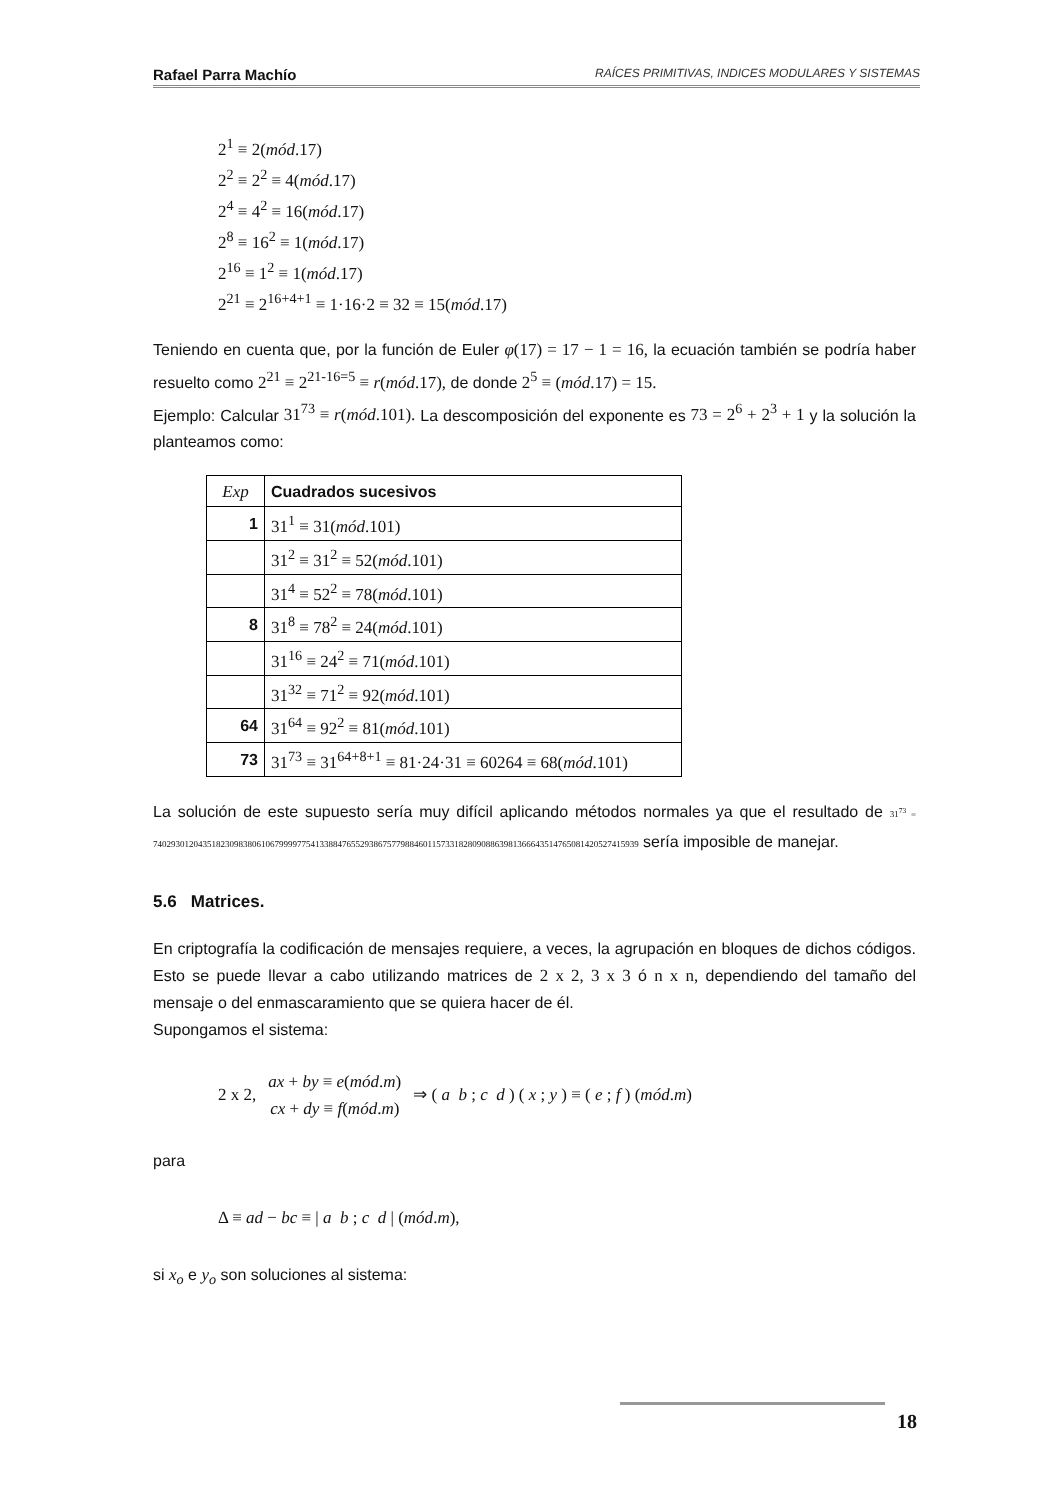Rafael Parra Machío RAÍCES PRIMITIVAS, INDICES MODULARES Y SISTEMAS
2<sup>1</sup> ≡ 2(mód.17)
2<sup>2</sup> ≡ 2<sup>2</sup> ≡ 4(mód.17)
2<sup>4</sup> ≡ 4<sup>2</sup> ≡ 16(mód.17)
2<sup>8</sup> ≡ 16<sup>2</sup> ≡ 1(mód.17)
2<sup>16</sup> ≡ 1<sup>2</sup> ≡ 1(mód.17)
2<sup>21</sup> ≡ 2<sup>16+4+1</sup> ≡ 1·16·2 ≡ 32 ≡ 15(mód.17)
Teniendo en cuenta que, por la función de Euler φ(17) = 17 − 1 = 16, la ecuación también se podría haber resuelto como 2<sup>21</sup> ≡ 2<sup>21-16=5</sup> ≡ r(mód.17), de donde 2<sup>5</sup> ≡ (mód.17) = 15.
Ejemplo: Calcular 31<sup>73</sup> ≡ r(mód.101). La descomposición del exponente es 73 = 2<sup>6</sup> + 2<sup>3</sup> + 1 y la solución la planteamos como:
| Exp | Cuadrados sucesivos |
| 1 | 31<sup>1</sup> ≡ 31( mód .101) |
| | 31<sup>2</sup> ≡ 31<sup>2</sup> ≡ 52( mód .101) |
| | 31<sup>4</sup> ≡ 52<sup>2</sup> ≡ 78( mód .101) |
| 8 | 31<sup>8</sup> ≡ 78<sup>2</sup> ≡ 24( mód .101) |
| | 31<sup>16</sup> ≡ 24<sup>2</sup> ≡ 71( mód .101) |
| | 31<sup>32</sup> ≡ 71<sup>2</sup> ≡ 92( mód .101) |
| 64 | 31<sup>64</sup> ≡ 92<sup>2</sup> ≡ 81( mód .101) |
| 73 | 31<sup>73</sup> ≡ 31<sup>64+8+1</sup> ≡ 81·24·31 ≡ 60264 ≡ 68( mód .101) |
La solución de este supuesto sería muy difícil aplicando métodos normales ya que el resultado de 31<sup>73</sup> = 740293012043518230983806106799997754133884765529386757798846011573318280908863981366643514765081420527415939 sería imposible de manejar.
5.6 Matrices.
En criptografía la codificación de mensajes requiere, a veces, la agrupación en bloques de dichos códigos. Esto se puede llevar a cabo utilizando matrices de 2 x 2, 3 x 3 ó n x n, dependiendo del tamaño del mensaje o del enmascaramiento que se quiera hacer de él.
Supongamos el sistema:
2 x 2, ax + by ≡ e(mód.m)
cx + dy ≡ f(mód.m) ⇒ ( a b ; c d ) ( x ; y ) ≡ ( e ; f ) (mód.m)
para
Δ ≡ ad − bc ≡ | a b ; c d | (mód.m),
si x<sub>o</sub> e y<sub>o</sub> son soluciones al sistema:
18